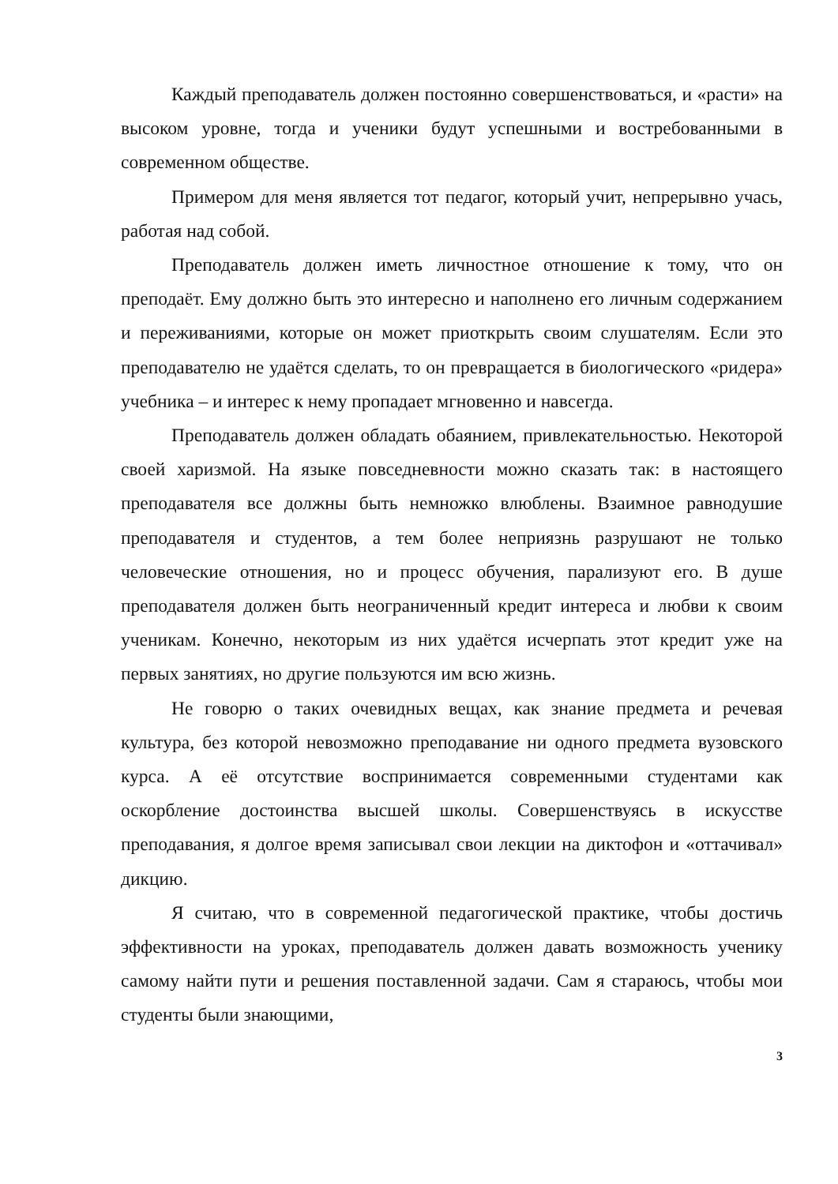Каждый преподаватель должен постоянно совершенствоваться, и «расти» на высоком уровне, тогда и ученики будут успешными и востребованными в современном обществе.
Примером для меня является тот педагог, который учит, непрерывно учась, работая над собой.
Преподаватель должен иметь личностное отношение к тому, что он преподаёт. Ему должно быть это интересно и наполнено его личным содержанием и переживаниями, которые он может приоткрыть своим слушателям. Если это преподавателю не удаётся сделать, то он превращается в биологического «ридера» учебника – и интерес к нему пропадает мгновенно и навсегда.
Преподаватель должен обладать обаянием, привлекательностью. Некоторой своей харизмой. На языке повседневности можно сказать так: в настоящего преподавателя все должны быть немножко влюблены. Взаимное равнодушие преподавателя и студентов, а тем более неприязнь разрушают не только человеческие отношения, но и процесс обучения, парализуют его. В душе преподавателя должен быть неограниченный кредит интереса и любви к своим ученикам. Конечно, некоторым из них удаётся исчерпать этот кредит уже на первых занятиях, но другие пользуются им всю жизнь.
Не говорю о таких очевидных вещах, как знание предмета и речевая культура, без которой невозможно преподавание ни одного предмета вузовского курса. А её отсутствие воспринимается современными студентами как оскорбление достоинства высшей школы. Совершенствуясь в искусстве преподавания, я долгое время записывал свои лекции на диктофон и «оттачивал» дикцию.
Я считаю, что в современной педагогической практике, чтобы достичь эффективности на уроках, преподаватель должен давать возможность ученику самому найти пути и решения поставленной задачи. Сам я стараюсь, чтобы мои студенты были знающими,
3